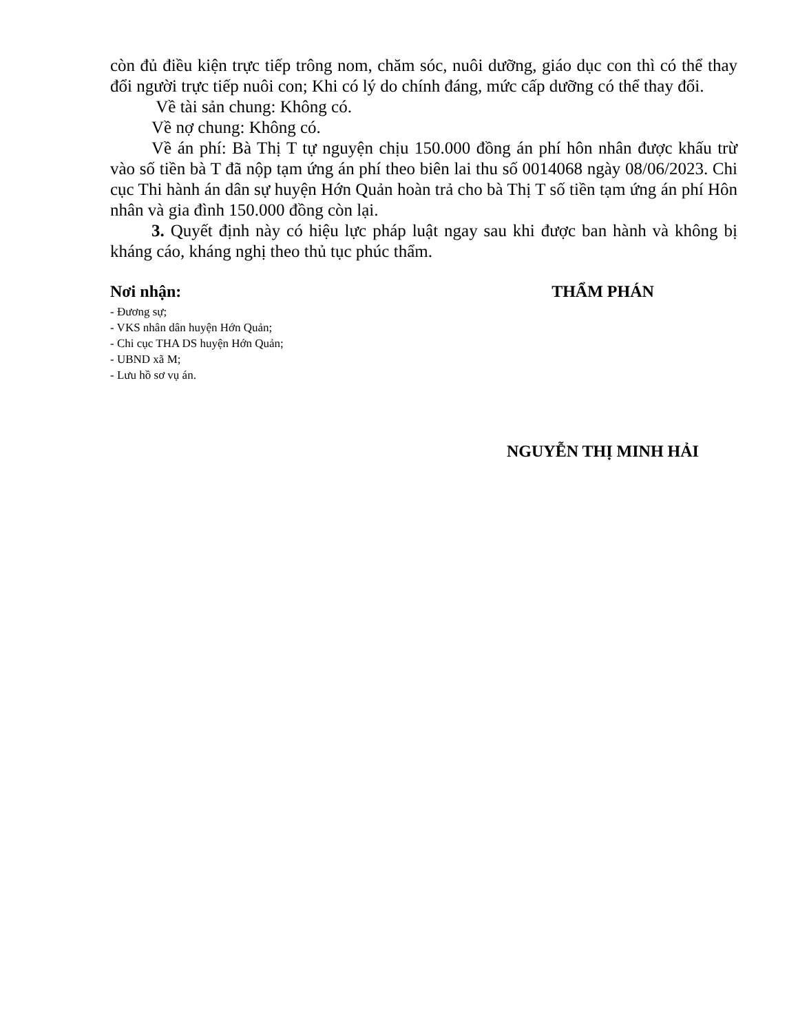còn đủ điều kiện trực tiếp trông nom, chăm sóc, nuôi dưỡng, giáo dục con thì có thể thay đổi người trực tiếp nuôi con; Khi có lý do chính đáng, mức cấp dưỡng có thể thay đổi.
Về tài sản chung: Không có.
Về nợ chung: Không có.
Về án phí: Bà Thị T tự nguyện chịu 150.000 đồng án phí hôn nhân được khấu trừ vào số tiền bà T đã nộp tạm ứng án phí theo biên lai thu số 0014068 ngày 08/06/2023. Chi cục Thi hành án dân sự huyện Hớn Quản hoàn trả cho bà Thị T số tiền tạm ứng án phí Hôn nhân và gia đình 150.000 đồng còn lại.
3. Quyết định này có hiệu lực pháp luật ngay sau khi được ban hành và không bị kháng cáo, kháng nghị theo thủ tục phúc thẩm.
Nơi nhận:
- Đương sự;
- VKS nhân dân huyện Hớn Quản;
- Chi cục THA DS huyện Hớn Quản;
- UBND xã M;
- Lưu hồ sơ vụ án.
THẨM PHÁN
NGUYỄN THỊ MINH HẢI